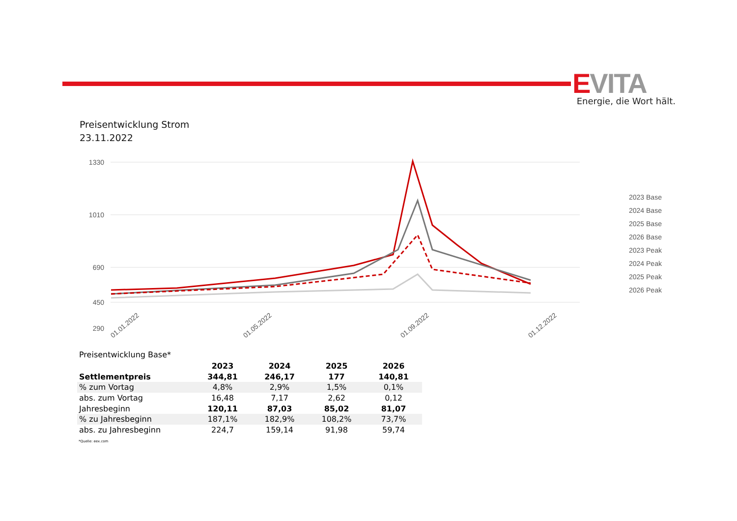EVITA
Energie, die Wort hält.
Preisentwicklung Strom
23.11.2022
1330
1010
690
450
290
01.01.2022
01.05.2022
01.09.2022
01.12.2022
2023 Base
2024 Base
2025 Base
2026 Base
2023 Peak
2024 Peak
2025 Peak
2026 Peak
Preisentwicklung Base*
| | 2023 | 2024 | 2025 | 2026 |
| --- | --- | --- | --- | --- |
| Settlementpreis | 344,81 | 246,17 | 177 | 140,81 |
| % zum Vortag | 4,8% | 2,9% | 1,5% | 0,1% |
| abs. zum Vortag | 16,48 | 7,17 | 2,62 | 0,12 |
| Jahresbeginn | 120,11 | 87,03 | 85,02 | 81,07 |
| % zu Jahresbeginn | 187,1% | 182,9% | 108,2% | 73,7% |
| abs. zu Jahresbeginn | 224,7 | 159,14 | 91,98 | 59,74 |
*Quelle: eex.com